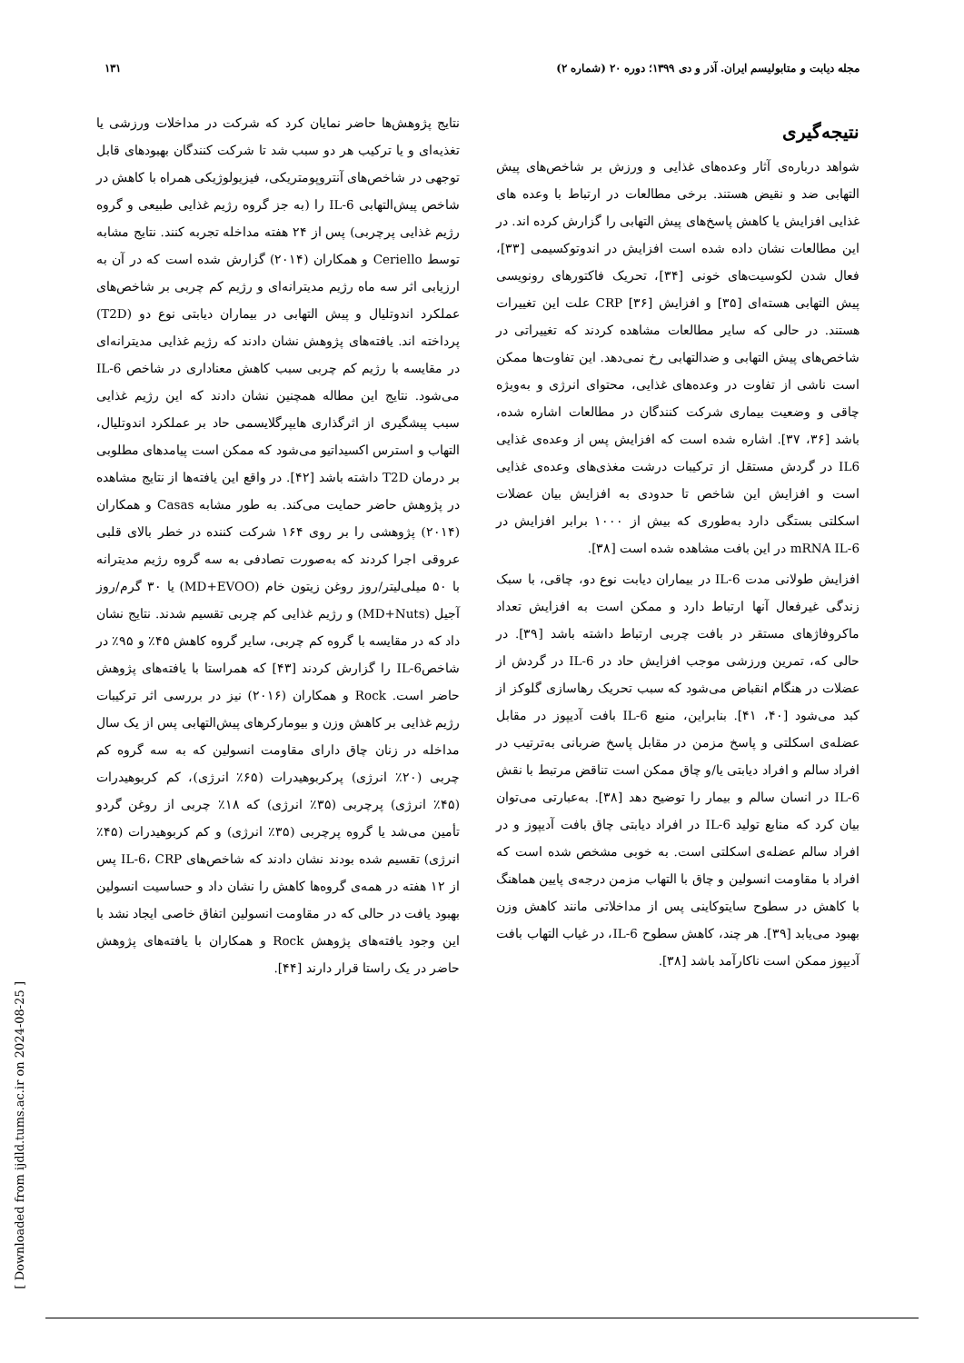مجله دیابت و متابولیسم ایران. آذر و دی ۱۳۹۹؛ دوره ۲۰ (شماره ۲) ۱۳۱
نتیجه‌گیری
شواهد درباره‌ی آثار وعده‌های غذایی و ورزش بر شاخص‌های پیش التهابی ضد و نقیض هستند. برخی مطالعات در ارتباط با وعده های غذایی افزایش یا کاهش پاسخ‌های پیش التهابی را گزارش کرده اند. در این مطالعات نشان داده شده است افزایش در اندوتوکسیمی [۳۳]، فعال شدن لکوسیت‌های خونی [۳۴]، تحریک فاکتورهای رونویسی پیش التهابی هسته‌ای [۳۵] و افزایش CRP [۳۶] علت این تغییرات هستند. در حالی که سایر مطالعات مشاهده کردند که تغییراتی در شاخص‌های پیش التهابی و ضدالتهابی رخ نمی‌دهد. این تفاوت‌ها ممکن است ناشی از تفاوت در وعده‌های غذایی، محتوای انرژی و به‌ویژه چاقی و وضعیت بیماری شرکت کنندگان در مطالعات اشاره شده، باشد [۳۶، ۳۷]. اشاره شده است که افزایش پس از وعده‌ی غذایی IL6 در گردش مستقل از ترکیبات درشت مغذی‌های وعده‌ی غذایی است و افزایش این شاخص تا حدودی به افزایش بیان عضلات اسکلتی بستگی دارد به‌طوری که بیش از ۱۰۰۰ برابر افزایش در mRNA IL-6 در این بافت مشاهده شده است [۳۸].
افزایش طولانی مدت IL-6 در بیماران دیابت نوع دو، چاقی، با سبک زندگی غیرفعال آنها ارتباط دارد و ممکن است به افزایش تعداد ماکروفاژهای مستقر در بافت چربی ارتباط داشته باشد [۳۹]. در حالی که، تمرین ورزشی موجب افزایش حاد در IL-6 در گردش از عضلات در هنگام انقباض می‌شود که سبب تحریک رهاسازی گلوکز از کبد می‌شود [۴۰، ۴۱]. بنابراین، منبع IL-6 بافت آدیپوز در مقابل عضله‌ی اسکلتی و پاسخ مزمن در مقابل پاسخ ضربانی به‌ترتیب در افراد سالم و افراد دیابتی یا/و چاق ممکن است تناقض مرتبط با نقش IL-6 در انسان سالم و بیمار را توضیح دهد [۳۸]. به‌عبارتی می‌توان بیان کرد که منابع تولید IL-6 در افراد دیابتی چاق بافت آدیپوز و در افراد سالم عضله‌ی اسکلتی است. به خوبی مشخص شده است که افراد با مقاومت انسولین و چاق با التهاب مزمن درجه‌ی پایین هماهنگ با کاهش در سطوح سایتوکاینی پس از مداخلاتی مانند کاهش وزن بهبود می‌یابد [۳۹]. هر چند، کاهش سطوح IL-6، در غیاب التهاب بافت آدیپوز ممکن است ناکارآمد باشد [۳۸].
نتایج پژوهش‌ها حاضر نمایان کرد که شرکت در مداخلات ورزشی یا تغذیه‌ای و یا ترکیب هر دو سبب شد تا شرکت کنندگان بهبودهای قابل توجهی در شاخص‌های آنتروپومتریکی، فیزیولوژیکی همراه با کاهش در شاخص پیش‌التهابی IL-6 را (به جز گروه رژیم غذایی طبیعی و گروه رژیم غذایی پرچربی) پس از ۲۴ هفته مداخله تجربه کنند. نتایج مشابه توسط Ceriello و همکاران (۲۰۱۴) گزارش شده است که در آن به ارزیابی اثر سه ماه رژیم مدیترانه‌ای و رژیم کم چربی بر شاخص‌های عملکرد اندوتلیال و پیش التهابی در بیماران دیابتی نوع دو (T2D) پرداخته اند. یافته‌های پژوهش نشان دادند که رژیم غذایی مدیترانه‌ای در مقایسه با رژیم کم چربی سبب کاهش معناداری در شاخص IL-6 می‌شود. نتایج این مطاله همچنین نشان دادند که این رژیم غذایی سبب پیشگیری از اثرگذاری هایپرگلایسمی حاد بر عملکرد اندوتلیال، التهاب و استرس اکسیداتیو می‌شود که ممکن است پیامدهای مطلوبی بر درمان T2D داشته باشد [۴۲]. در واقع این یافته‌ها از نتایج مشاهده در پژوهش حاضر حمایت می‌کند. به طور مشابه Casas و همکاران (۲۰۱۴) پژوهشی را بر روی ۱۶۴ شرکت کننده در خطر بالای قلبی عروقی اجرا کردند که به‌صورت تصادفی به سه گروه رژیم مدیترانه با ۵۰ میلی‌لیتر/روز روغن زیتون خام (MD+EVOO) یا ۳۰ گرم/روز آجیل (MD+Nuts) و رژیم غذایی کم چربی تقسیم شدند. نتایج نشان داد که در مقایسه با گروه کم چربی، سایر گروه کاهش ۴۵٪ و ۹۵٪ در شاخصIL-6 را گزارش کردند [۴۳] که همراستا با یافته‌های پژوهش حاضر است. Rock و همکاران (۲۰۱۶) نیز در بررسی اثر ترکیبات رژیم غذایی بر کاهش وزن و بیومارکرهای پیش‌التهابی پس از یک سال مداخله در زنان چاق دارای مقاومت انسولین که به سه گروه کم چربی (۲۰٪ انرژی) پرکربوهیدرات (۶۵٪ انرژی)، کم کربوهیدرات (۴۵٪ انرژی) پرچربی (۳۵٪ انرژی) که ۱۸٪ چربی از روغن گردو تأمین می‌شد یا گروه پرچربی (۳۵٪ انرژی) و کم کربوهیدرات (۴۵٪ انرژی) تقسیم شده بودند نشان دادند که شاخص‌های IL-6، CRP پس از ۱۲ هفته در همه‌ی گروه‌ها کاهش را نشان داد و حساسیت انسولین بهبود یافت در حالی که در مقاومت انسولین اتفاق خاصی ایجاد نشد با این وجود یافته‌های پژوهش Rock و همکاران با یافته‌های پژوهش حاضر در یک راستا قرار دارند [۴۴].
[ Downloaded from ijdld.tums.ac.ir on 2024-08-25 ]